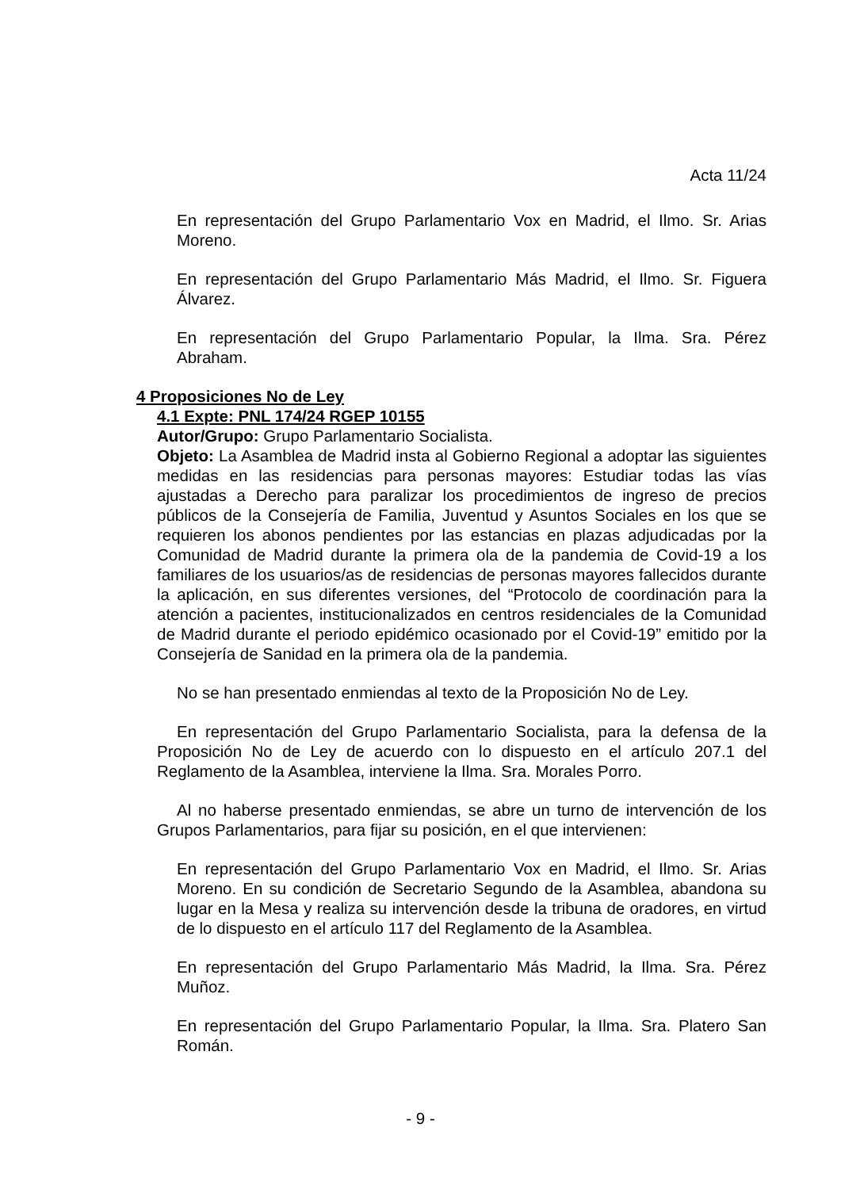Acta 11/24
En representación del Grupo Parlamentario Vox en Madrid, el Ilmo. Sr. Arias Moreno.
En representación del Grupo Parlamentario Más Madrid, el Ilmo. Sr. Figuera Álvarez.
En representación del Grupo Parlamentario Popular, la Ilma. Sra. Pérez Abraham.
4 Proposiciones No de Ley
4.1 Expte: PNL 174/24 RGEP 10155
Autor/Grupo: Grupo Parlamentario Socialista.
Objeto: La Asamblea de Madrid insta al Gobierno Regional a adoptar las siguientes medidas en las residencias para personas mayores: Estudiar todas las vías ajustadas a Derecho para paralizar los procedimientos de ingreso de precios públicos de la Consejería de Familia, Juventud y Asuntos Sociales en los que se requieren los abonos pendientes por las estancias en plazas adjudicadas por la Comunidad de Madrid durante la primera ola de la pandemia de Covid-19 a los familiares de los usuarios/as de residencias de personas mayores fallecidos durante la aplicación, en sus diferentes versiones, del “Protocolo de coordinación para la atención a pacientes, institucionalizados en centros residenciales de la Comunidad de Madrid durante el periodo epidémico ocasionado por el Covid-19” emitido por la Consejería de Sanidad en la primera ola de la pandemia.
No se han presentado enmiendas al texto de la Proposición No de Ley.
En representación del Grupo Parlamentario Socialista, para la defensa de la Proposición No de Ley de acuerdo con lo dispuesto en el artículo 207.1 del Reglamento de la Asamblea, interviene la Ilma. Sra. Morales Porro.
Al no haberse presentado enmiendas, se abre un turno de intervención de los Grupos Parlamentarios, para fijar su posición, en el que intervienen:
En representación del Grupo Parlamentario Vox en Madrid, el Ilmo. Sr. Arias Moreno. En su condición de Secretario Segundo de la Asamblea, abandona su lugar en la Mesa y realiza su intervención desde la tribuna de oradores, en virtud de lo dispuesto en el artículo 117 del Reglamento de la Asamblea.
En representación del Grupo Parlamentario Más Madrid, la Ilma. Sra. Pérez Muñoz.
En representación del Grupo Parlamentario Popular, la Ilma. Sra. Platero San Román.
- 9 -